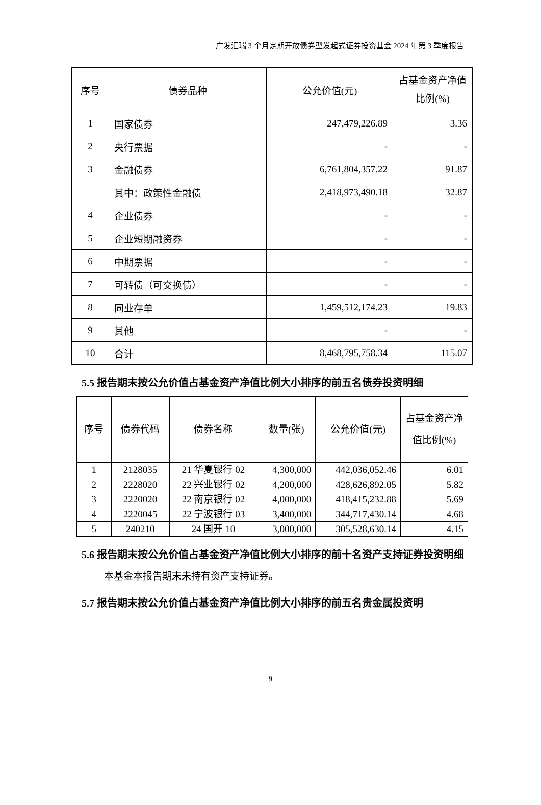广发汇瑞 3 个月定期开放债券型发起式证券投资基金 2024 年第 3 季度报告
| 序号 | 债券品种 | 公允价值(元) | 占基金资产净值比例(%) |
| --- | --- | --- | --- |
| 1 | 国家债券 | 247,479,226.89 | 3.36 |
| 2 | 央行票据 | - | - |
| 3 | 金融债券 | 6,761,804,357.22 | 91.87 |
| | 其中：政策性金融债 | 2,418,973,490.18 | 32.87 |
| 4 | 企业债券 | - | - |
| 5 | 企业短期融资券 | - | - |
| 6 | 中期票据 | - | - |
| 7 | 可转债（可交换债） | - | - |
| 8 | 同业存单 | 1,459,512,174.23 | 19.83 |
| 9 | 其他 | - | - |
| 10 | 合计 | 8,468,795,758.34 | 115.07 |
5.5 报告期末按公允价值占基金资产净值比例大小排序的前五名债券投资明细
| 序号 | 债券代码 | 债券名称 | 数量(张) | 公允价值(元) | 占基金资产净值比例(%) |
| --- | --- | --- | --- | --- | --- |
| 1 | 2128035 | 21 华夏银行 02 | 4,300,000 | 442,036,052.46 | 6.01 |
| 2 | 2228020 | 22 兴业银行 02 | 4,200,000 | 428,626,892.05 | 5.82 |
| 3 | 2220020 | 22 南京银行 02 | 4,000,000 | 418,415,232.88 | 5.69 |
| 4 | 2220045 | 22 宁波银行 03 | 3,400,000 | 344,717,430.14 | 4.68 |
| 5 | 240210 | 24 国开 10 | 3,000,000 | 305,528,630.14 | 4.15 |
5.6 报告期末按公允价值占基金资产净值比例大小排序的前十名资产支持证券投资明细
本基金本报告期末未持有资产支持证券。
5.7 报告期末按公允价值占基金资产净值比例大小排序的前五名贵金属投资明
9